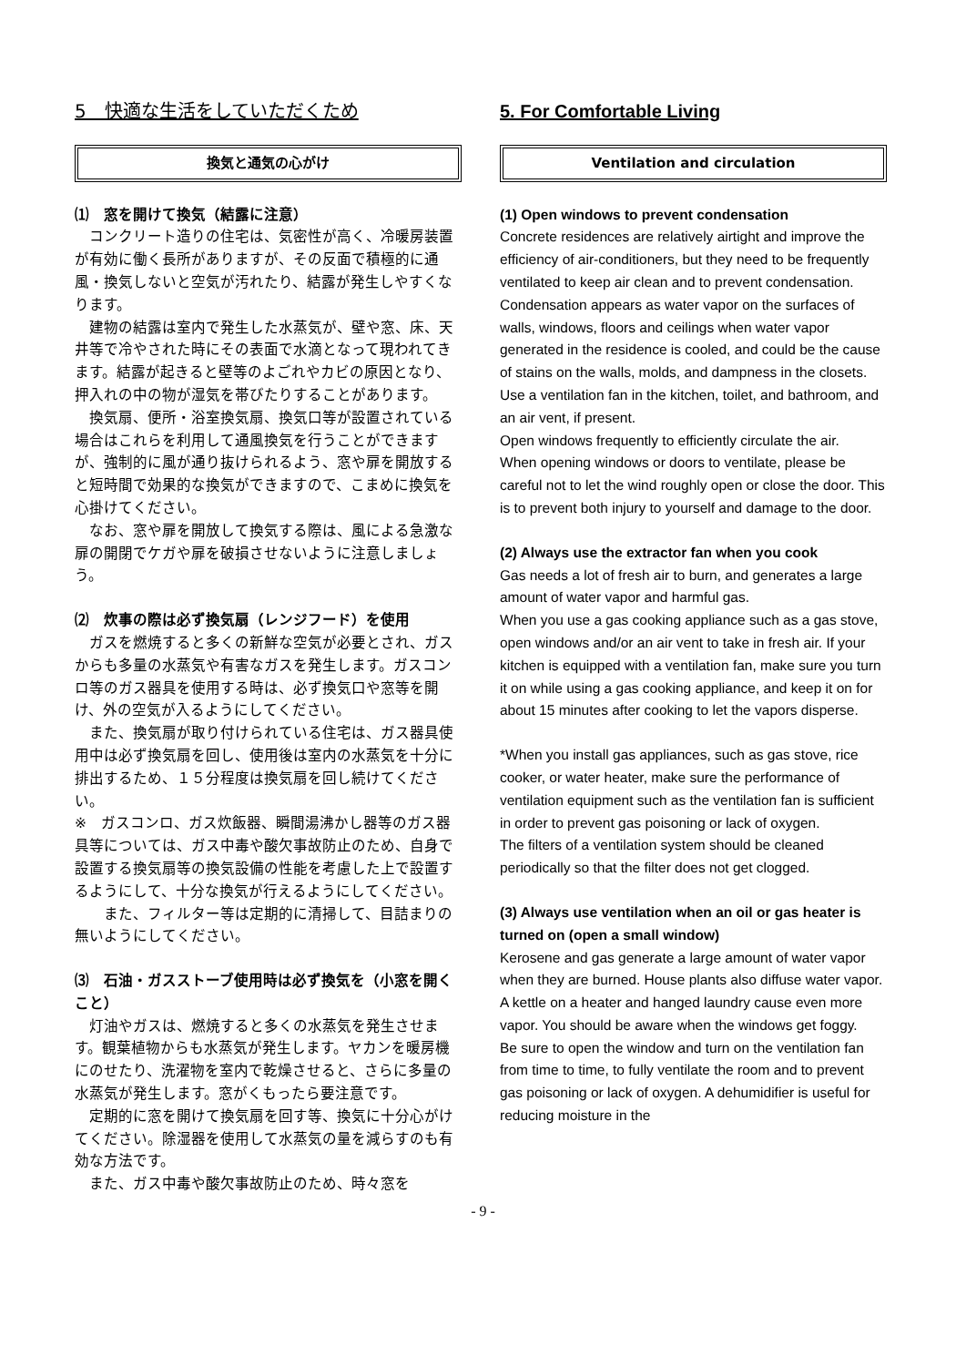5　快適な生活をしていただくため
換気と通気の心がけ
⑴　窓を開けて換気（結露に注意）
　コンクリート造りの住宅は、気密性が高く、冷暖房装置が有効に働く長所がありますが、その反面で積極的に通風・換気しないと空気が汚れたり、結露が発生しやすくなります。
　建物の結露は室内で発生した水蒸気が、壁や窓、床、天井等で冷やされた時にその表面で水滴となって現われてきます。結露が起きると壁等のよごれやカビの原因となり、押入れの中の物が湿気を帯びたりすることがあります。
　換気扇、便所・浴室換気扇、換気口等が設置されている場合はこれらを利用して通風換気を行うことができますが、強制的に風が通り抜けられるよう、窓や扉を開放すると短時間で効果的な換気ができますので、こまめに換気を心掛けてください。
　なお、窓や扉を開放して換気する際は、風による急激な扉の開閉でケガや扉を破損させないように注意しましょう。
⑵　炊事の際は必ず換気扇（レンジフード）を使用
　ガスを燃焼すると多くの新鮮な空気が必要とされ、ガスからも多量の水蒸気や有害なガスを発生します。ガスコンロ等のガス器具を使用する時は、必ず換気口や窓等を開け、外の空気が入るようにしてください。
　また、換気扇が取り付けられている住宅は、ガス器具使用中は必ず換気扇を回し、使用後は室内の水蒸気を十分に排出するため、１５分程度は換気扇を回し続けてください。
※　ガスコンロ、ガス炊飯器、瞬間湯沸かし器等のガス器具等については、ガス中毒や酸欠事故防止のため、自身で設置する換気扇等の換気設備の性能を考慮した上で設置するようにして、十分な換気が行えるようにしてください。
　　また、フィルター等は定期的に清掃して、目詰まりの無いようにしてください。
⑶　石油・ガスストーブ使用時は必ず換気を（小窓を開くこと）
　灯油やガスは、燃焼すると多くの水蒸気を発生させます。観葉植物からも水蒸気が発生します。ヤカンを暖房機にのせたり、洗濯物を室内で乾燥させると、さらに多量の水蒸気が発生します。窓がくもったら要注意です。
　定期的に窓を開けて換気扇を回す等、換気に十分心がけてください。除湿器を使用して水蒸気の量を減らすのも有効な方法です。
　また、ガス中毒や酸欠事故防止のため、時々窓を
5. For Comfortable Living
Ventilation and circulation
(1) Open windows to prevent condensation
Concrete residences are relatively airtight and improve the efficiency of air-conditioners, but they need to be frequently ventilated to keep air clean and to prevent condensation.
Condensation appears as water vapor on the surfaces of walls, windows, floors and ceilings when water vapor generated in the residence is cooled, and could be the cause of stains on the walls, molds, and dampness in the closets.
Use a ventilation fan in the kitchen, toilet, and bathroom, and an air vent, if present.
Open windows frequently to efficiently circulate the air.
When opening windows or doors to ventilate, please be careful not to let the wind roughly open or close the door. This is to prevent both injury to yourself and damage to the door.
(2) Always use the extractor fan when you cook
Gas needs a lot of fresh air to burn, and generates a large amount of water vapor and harmful gas.
When you use a gas cooking appliance such as a gas stove, open windows and/or an air vent to take in fresh air. If your kitchen is equipped with a ventilation fan, make sure you turn it on while using a gas cooking appliance, and keep it on for about 15 minutes after cooking to let the vapors disperse.
*When you install gas appliances, such as gas stove, rice cooker, or water heater, make sure the performance of ventilation equipment such as the ventilation fan is sufficient in order to prevent gas poisoning or lack of oxygen.
The filters of a ventilation system should be cleaned periodically so that the filter does not get clogged.
(3) Always use ventilation when an oil or gas heater is turned on (open a small window)
Kerosene and gas generate a large amount of water vapor when they are burned. House plants also diffuse water vapor. A kettle on a heater and hanged laundry cause even more vapor. You should be aware when the windows get foggy.
Be sure to open the window and turn on the ventilation fan from time to time, to fully ventilate the room and to prevent gas poisoning or lack of oxygen. A dehumidifier is useful for reducing moisture in the
- 9 -